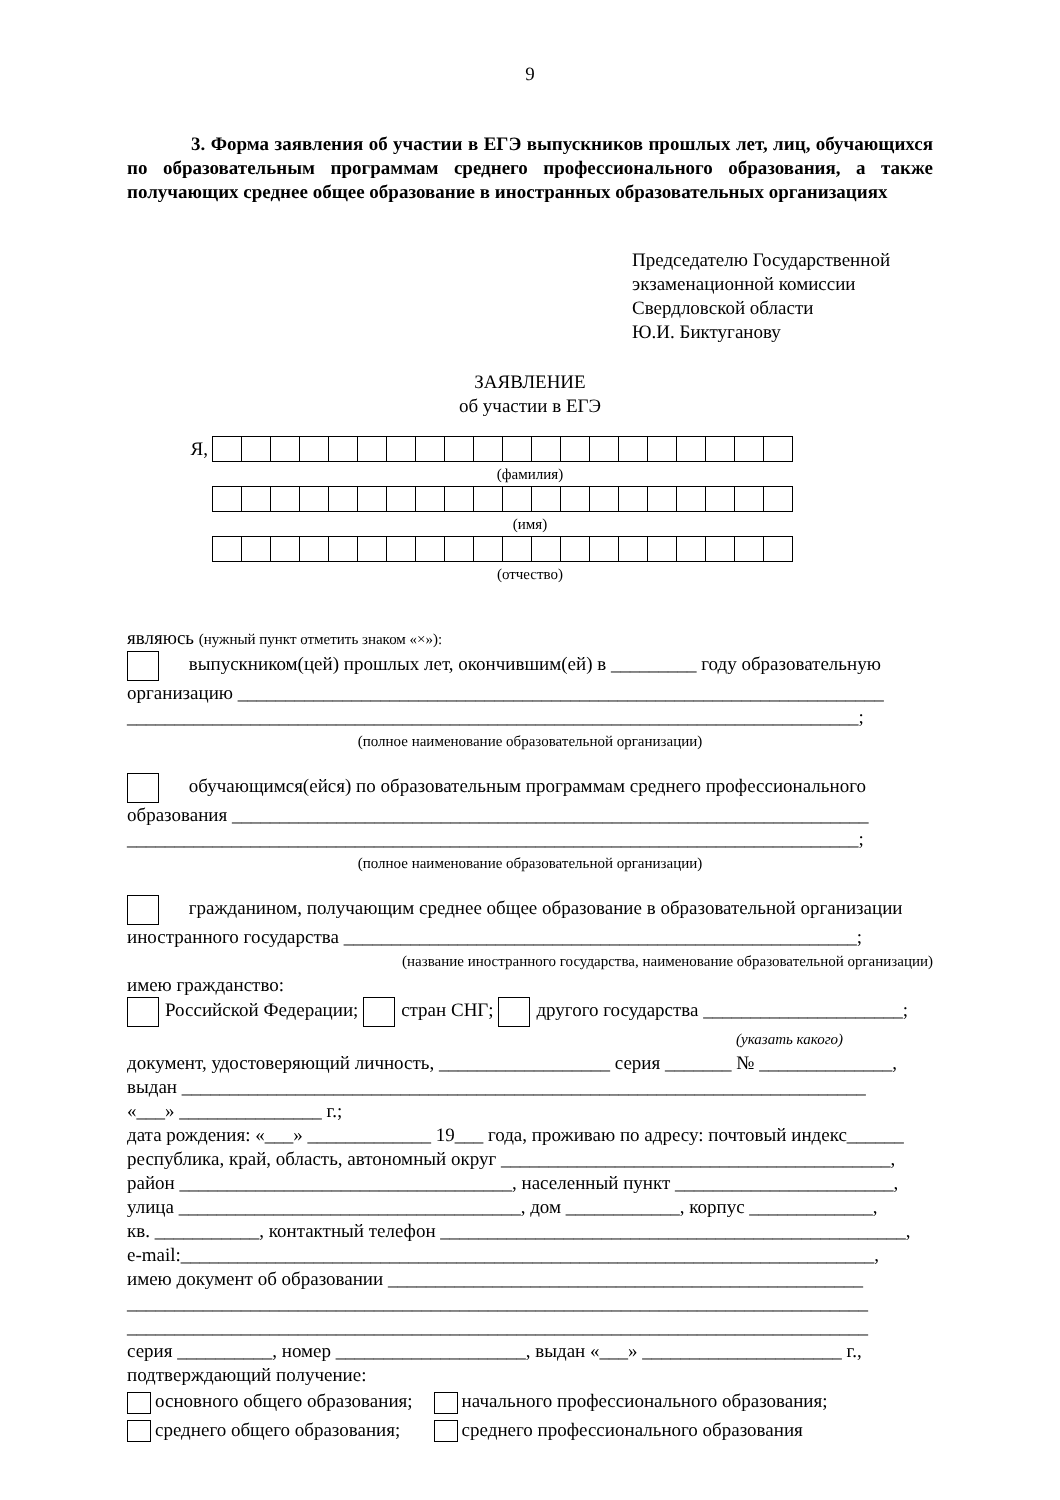9
3. Форма заявления об участии в ЕГЭ выпускников прошлых лет, лиц, обучающихся по образовательным программам среднего профессионального образования, а также получающих среднее общее образование в иностранных образовательных организациях
Председателю Государственной
экзаменационной комиссии
Свердловской области
Ю.И. Биктуганову
ЗАЯВЛЕНИЕ
об участии в ЕГЭ
Я,
(фамилия)
(имя)
(отчество)
являюсь (нужный пункт отметить знаком «×»):
выпускником(цей) прошлых лет, окончившим(ей) в _________ году образовательную организацию ____________________________________________________________________
_____________________________________________________________________________;
(полное наименование образовательной организации)
обучающимся(ейся) по образовательным программам среднего профессионального образования ___________________________________________________________________
_____________________________________________________________________________;
(полное наименование образовательной организации)
гражданином, получающим среднее общее образование в образовательной организации иностранного государства ______________________________________________________;
(название иностранного государства, наименование образовательной организации)
имею гражданство:
Российской Федерации; стран СНГ; другого государства _____________________;
(указать какого)
документ, удостоверяющий личность, __________________ серия _______ № ______________,
выдан ________________________________________________________________________
«___» _______________ г.;
дата рождения: «___» _____________ 19___ года, проживаю по адресу: почтовый индекс______
республика, край, область, автономный округ _________________________________________,
район ___________________________________, населенный пункт _______________________,
улица ____________________________________, дом ____________, корпус _____________,
кв. ___________, контактный телефон _________________________________________________,
e-mail:_________________________________________________________________________,
имею документ об образовании __________________________________________________
______________________________________________________________________________
______________________________________________________________________________
серия __________, номер ____________________, выдан «___» _____________________ г.,
подтверждающий получение:
| основного общего образования; | начального профессионального образования; |
| среднего общего образования; | среднего профессионального образования |